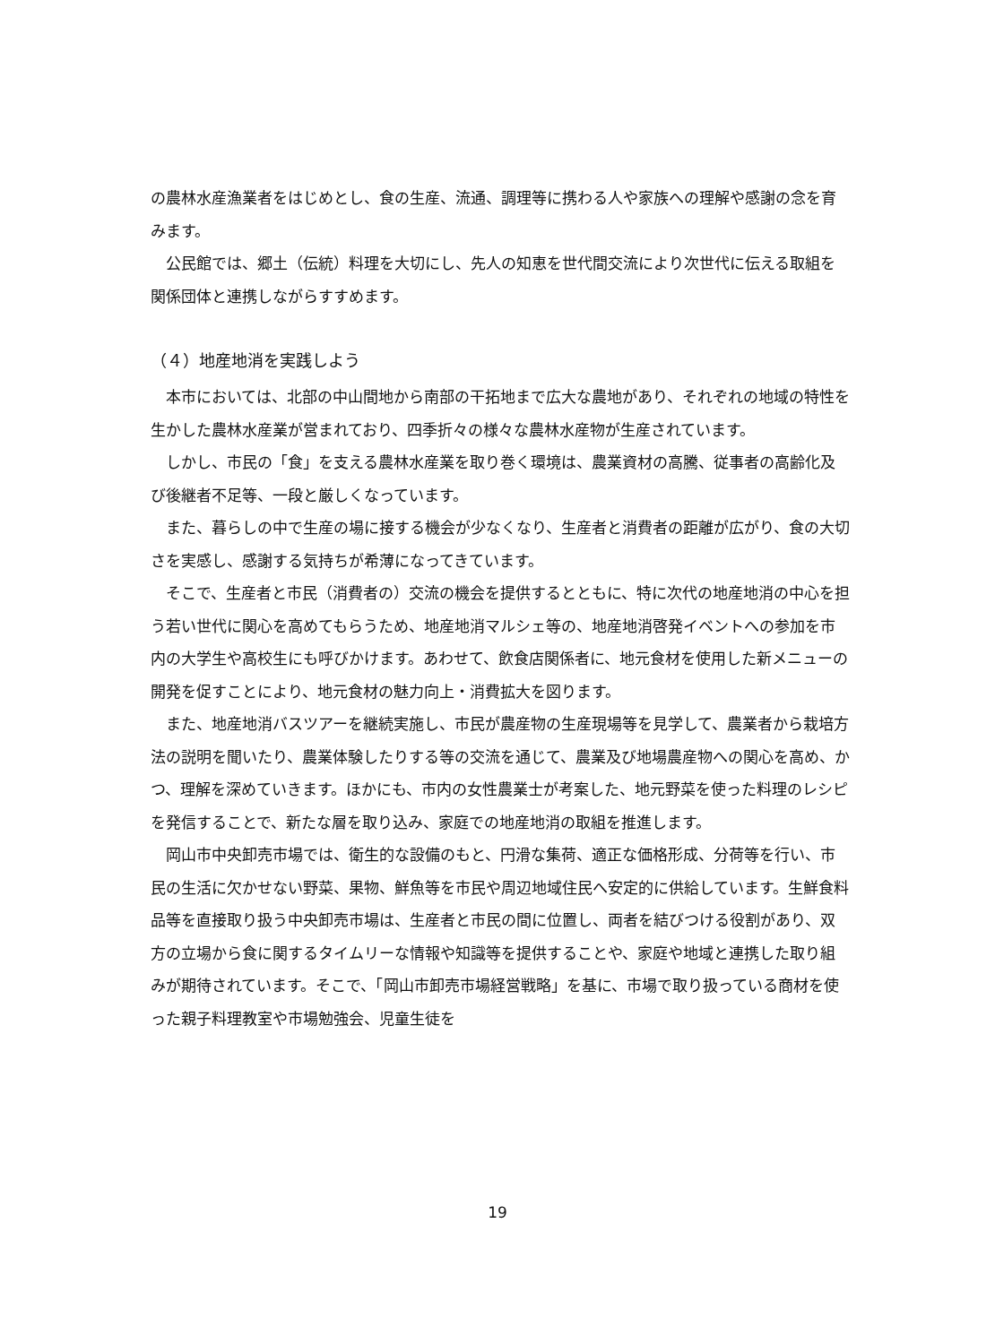の農林水産漁業者をはじめとし、食の生産、流通、調理等に携わる人や家族への理解や感謝の念を育みます。
公民館では、郷土（伝統）料理を大切にし、先人の知恵を世代間交流により次世代に伝える取組を関係団体と連携しながらすすめます。
（４）地産地消を実践しよう
本市においては、北部の中山間地から南部の干拓地まで広大な農地があり、それぞれの地域の特性を生かした農林水産業が営まれており、四季折々の様々な農林水産物が生産されています。
しかし、市民の「食」を支える農林水産業を取り巻く環境は、農業資材の高騰、従事者の高齢化及び後継者不足等、一段と厳しくなっています。
また、暮らしの中で生産の場に接する機会が少なくなり、生産者と消費者の距離が広がり、食の大切さを実感し、感謝する気持ちが希薄になってきています。
そこで、生産者と市民（消費者の）交流の機会を提供するとともに、特に次代の地産地消の中心を担う若い世代に関心を高めてもらうため、地産地消マルシェ等の、地産地消啓発イベントへの参加を市内の大学生や高校生にも呼びかけます。あわせて、飲食店関係者に、地元食材を使用した新メニューの開発を促すことにより、地元食材の魅力向上・消費拡大を図ります。
また、地産地消バスツアーを継続実施し、市民が農産物の生産現場等を見学して、農業者から栽培方法の説明を聞いたり、農業体験したりする等の交流を通じて、農業及び地場農産物への関心を高め、かつ、理解を深めていきます。ほかにも、市内の女性農業士が考案した、地元野菜を使った料理のレシピを発信することで、新たな層を取り込み、家庭での地産地消の取組を推進します。
岡山市中央卸売市場では、衛生的な設備のもと、円滑な集荷、適正な価格形成、分荷等を行い、市民の生活に欠かせない野菜、果物、鮮魚等を市民や周辺地域住民へ安定的に供給しています。生鮮食料品等を直接取り扱う中央卸売市場は、生産者と市民の間に位置し、両者を結びつける役割があり、双方の立場から食に関するタイムリーな情報や知識等を提供することや、家庭や地域と連携した取り組みが期待されています。そこで、「岡山市卸売市場経営戦略」を基に、市場で取り扱っている商材を使った親子料理教室や市場勉強会、児童生徒を
19